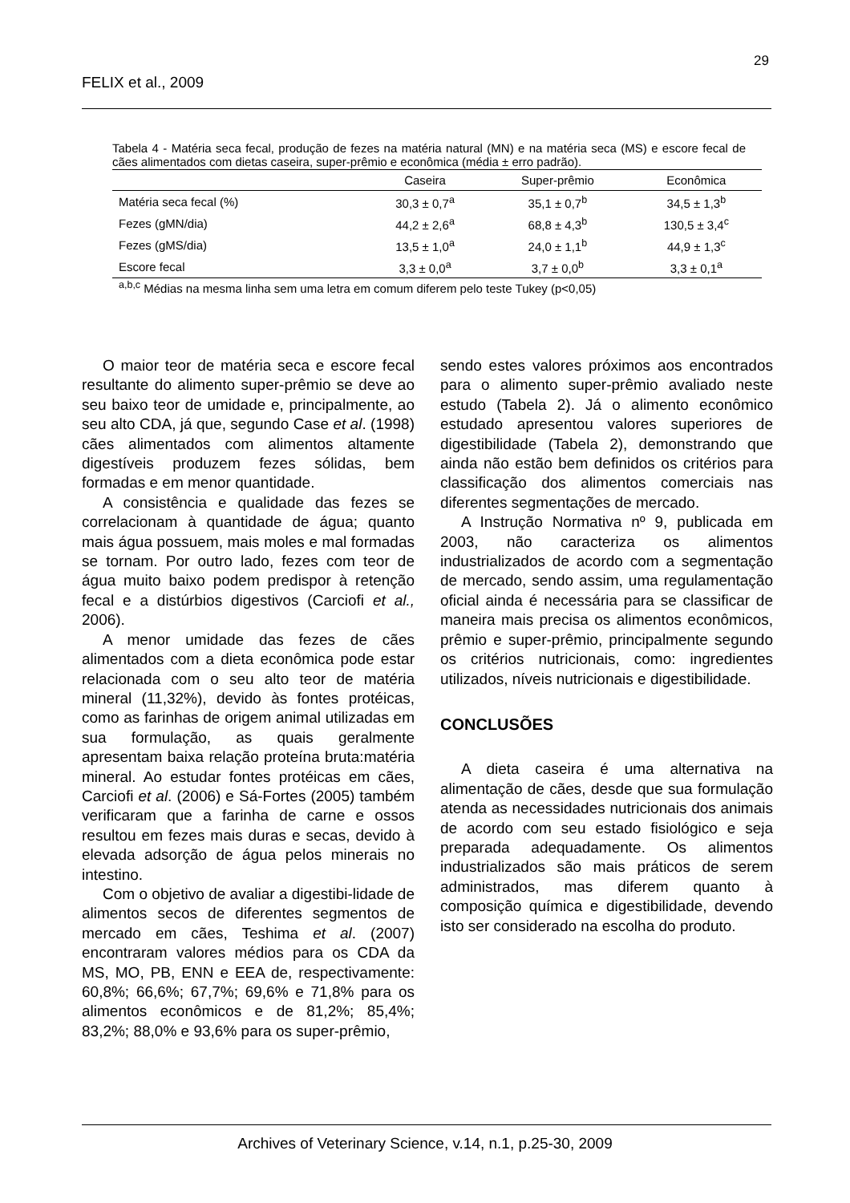29
FELIX et al., 2009
Tabela 4 - Matéria seca fecal, produção de fezes na matéria natural (MN) e na matéria seca (MS) e escore fecal de cães alimentados com dietas caseira, super-prêmio e econômica (média ± erro padrão).
| | Caseira | Super-prêmio | Econômica |
| --- | --- | --- | --- |
| Matéria seca fecal (%) | 30,3 ± 0,7<sup>a</sup> | 35,1 ± 0,7<sup>b</sup> | 34,5 ± 1,3<sup>b</sup> |
| Fezes (gMN/dia) | 44,2 ± 2,6<sup>a</sup> | 68,8 ± 4,3<sup>b</sup> | 130,5 ± 3,4<sup>c</sup> |
| Fezes (gMS/dia) | 13,5 ± 1,0<sup>a</sup> | 24,0 ± 1,1<sup>b</sup> | 44,9 ± 1,3<sup>c</sup> |
| Escore fecal | 3,3 ± 0,0<sup>a</sup> | 3,7 ± 0,0<sup>b</sup> | 3,3 ± 0,1<sup>a</sup> |
<sup>a,b,c</sup> Médias na mesma linha sem uma letra em comum diferem pelo teste Tukey (p<0,05)
O maior teor de matéria seca e escore fecal resultante do alimento super-prêmio se deve ao seu baixo teor de umidade e, principalmente, ao seu alto CDA, já que, segundo Case et al. (1998) cães alimentados com alimentos altamente digestíveis produzem fezes sólidas, bem formadas e em menor quantidade.
A consistência e qualidade das fezes se correlacionam à quantidade de água; quanto mais água possuem, mais moles e mal formadas se tornam. Por outro lado, fezes com teor de água muito baixo podem predispor à retenção fecal e a distúrbios digestivos (Carciofi et al., 2006).
A menor umidade das fezes de cães alimentados com a dieta econômica pode estar relacionada com o seu alto teor de matéria mineral (11,32%), devido às fontes protéicas, como as farinhas de origem animal utilizadas em sua formulação, as quais geralmente apresentam baixa relação proteína bruta:matéria mineral. Ao estudar fontes protéicas em cães, Carciofi et al. (2006) e Sá-Fortes (2005) também verificaram que a farinha de carne e ossos resultou em fezes mais duras e secas, devido à elevada adsorção de água pelos minerais no intestino.
Com o objetivo de avaliar a digestibi-lidade de alimentos secos de diferentes segmentos de mercado em cães, Teshima et al. (2007) encontraram valores médios para os CDA da MS, MO, PB, ENN e EEA de, respectivamente: 60,8%; 66,6%; 67,7%; 69,6% e 71,8% para os alimentos econômicos e de 81,2%; 85,4%; 83,2%; 88,0% e 93,6% para os super-prêmio,
sendo estes valores próximos aos encontrados para o alimento super-prêmio avaliado neste estudo (Tabela 2). Já o alimento econômico estudado apresentou valores superiores de digestibilidade (Tabela 2), demonstrando que ainda não estão bem definidos os critérios para classificação dos alimentos comerciais nas diferentes segmentações de mercado.
A Instrução Normativa nº 9, publicada em 2003, não caracteriza os alimentos industrializados de acordo com a segmentação de mercado, sendo assim, uma regulamentação oficial ainda é necessária para se classificar de maneira mais precisa os alimentos econômicos, prêmio e super-prêmio, principalmente segundo os critérios nutricionais, como: ingredientes utilizados, níveis nutricionais e digestibilidade.
CONCLUSÕES
A dieta caseira é uma alternativa na alimentação de cães, desde que sua formulação atenda as necessidades nutricionais dos animais de acordo com seu estado fisiológico e seja preparada adequadamente. Os alimentos industrializados são mais práticos de serem administrados, mas diferem quanto à composição química e digestibilidade, devendo isto ser considerado na escolha do produto.
Archives of Veterinary Science, v.14, n.1, p.25-30, 2009